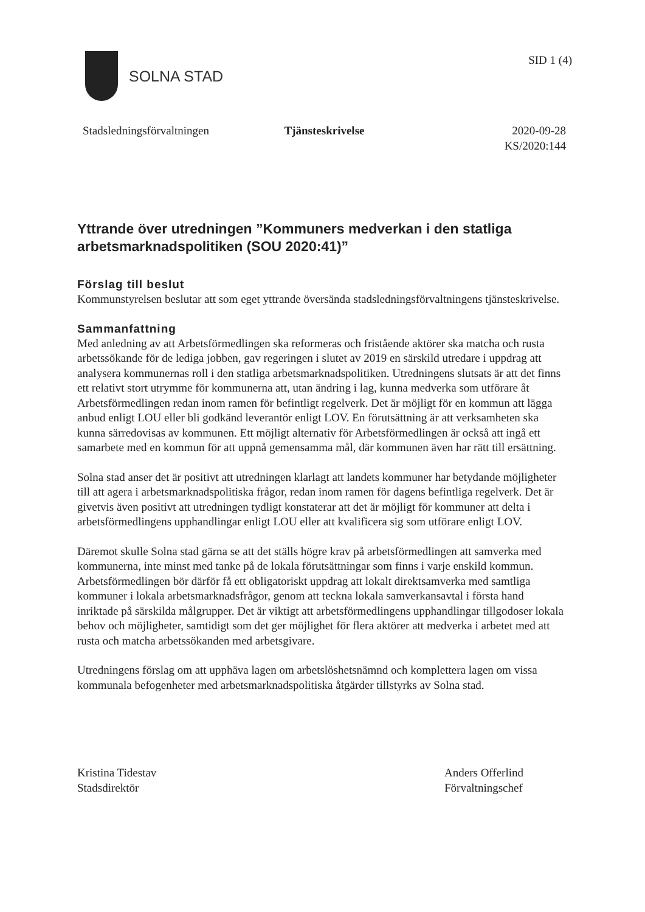SOLNA STAD
SID 1 (4)
Stadsledningsförvaltningen Tjänsteskrivelse 2020-09-28
KS/2020:144
Yttrande över utredningen ”Kommuners medverkan i den statliga arbetsmarknadspolitiken (SOU 2020:41)”
Förslag till beslut
Kommunstyrelsen beslutar att som eget yttrande översända stadsledningsförvaltningens tjänsteskrivelse.
Sammanfattning
Med anledning av att Arbetsförmedlingen ska reformeras och fristående aktörer ska matcha och rusta arbetssökande för de lediga jobben, gav regeringen i slutet av 2019 en särskild utredare i uppdrag att analysera kommunernas roll i den statliga arbetsmarknadspolitiken. Utredningens slutsats är att det finns ett relativt stort utrymme för kommunerna att, utan ändring i lag, kunna medverka som utförare åt Arbetsförmedlingen redan inom ramen för befintligt regelverk. Det är möjligt för en kommun att lägga anbud enligt LOU eller bli godkänd leverantör enligt LOV. En förutsättning är att verksamheten ska kunna särredovisas av kommunen. Ett möjligt alternativ för Arbetsförmedlingen är också att ingå ett samarbete med en kommun för att uppnå gemensamma mål, där kommunen även har rätt till ersättning.
Solna stad anser det är positivt att utredningen klarlagt att landets kommuner har betydande möjligheter till att agera i arbetsmarknadspolitiska frågor, redan inom ramen för dagens befintliga regelverk. Det är givetvis även positivt att utredningen tydligt konstaterar att det är möjligt för kommuner att delta i arbetsförmedlingens upphandlingar enligt LOU eller att kvalificera sig som utförare enligt LOV.
Däremot skulle Solna stad gärna se att det ställs högre krav på arbetsförmedlingen att samverka med kommunerna, inte minst med tanke på de lokala förutsättningar som finns i varje enskild kommun. Arbetsförmedlingen bör därför få ett obligatoriskt uppdrag att lokalt direktsamverka med samtliga kommuner i lokala arbetsmarknadsfrågor, genom att teckna lokala samverkansavtal i första hand inriktade på särskilda målgrupper. Det är viktigt att arbetsförmedlingens upphandlingar tillgodoser lokala behov och möjligheter, samtidigt som det ger möjlighet för flera aktörer att medverka i arbetet med att rusta och matcha arbetssökanden med arbetsgivare.
Utredningens förslag om att upphäva lagen om arbetslöshetsnämnd och komplettera lagen om vissa kommunala befogenheter med arbetsmarknadspolitiska åtgärder tillstyrks av Solna stad.
Kristina Tidestav
Stadsdirektör
Anders Offerlind
Förvaltningschef